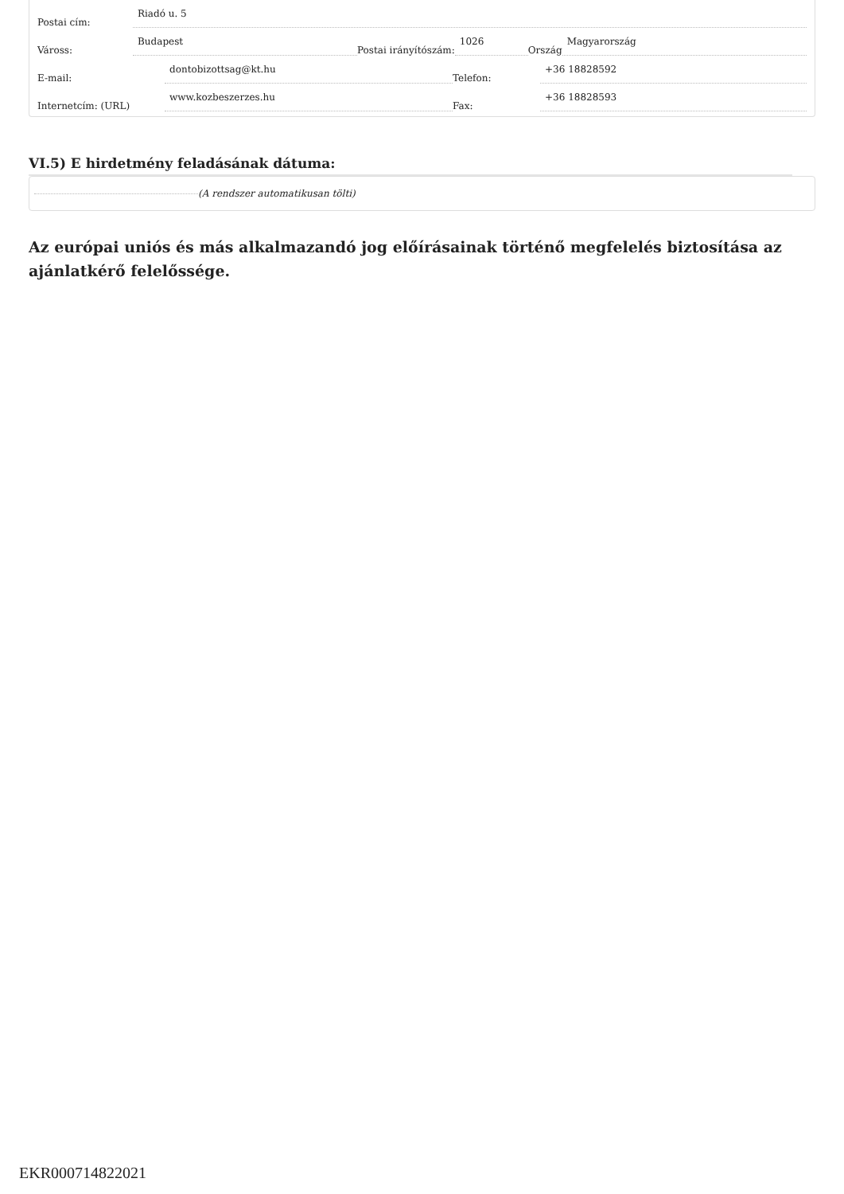Postai cím: Riadó u. 5
Váross: Budapest Postai irányítószám: 1026 Ország Magyarország
E-mail: dontobizottsag@kt.hu Telefon: +36 18828592
Internetcím: (URL) www.kozbeszerzes.hu Fax: +36 18828593
VI.5) E hirdetmény feladásának dátuma:
(A rendszer automatikusan tölti)
Az európai uniós és más alkalmazandó jog előírásainak történő megfelelés biztosítása az ajánlatkérő felelőssége.
EKR000714822021